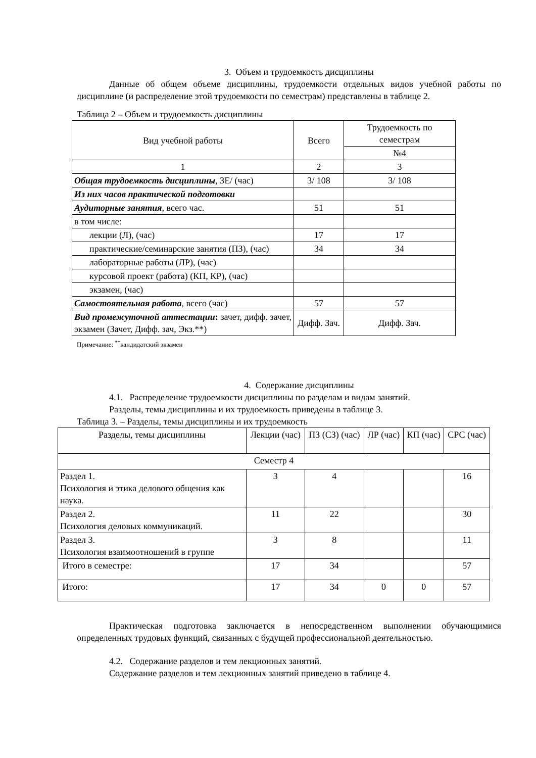3. Объем и трудоемкость дисциплины
Данные об общем объеме дисциплины, трудоемкости отдельных видов учебной работы по дисциплине (и распределение этой трудоемкости по семестрам) представлены в таблице 2.
Таблица 2 – Объем и трудоемкость дисциплины
| Вид учебной работы | Всего | Трудоемкость по семестрам |
| --- | --- | --- |
| | | №4 |
| 1 | 2 | 3 |
| Общая трудоемкость дисциплины , ЗЕ/ (час) | 3/ 108 | 3/ 108 |
| Из них часов практической подготовки | | |
| Аудиторные занятия , всего час. | 51 | 51 |
| в том числе: | | |
| лекции (Л), (час) | 17 | 17 |
| практические/семинарские занятия (ПЗ), (час) | 34 | 34 |
| лабораторные работы (ЛР), (час) | | |
| курсовой проект (работа) (КП, КР), (час) | | |
| экзамен, (час) | | |
| Самостоятельная работа , всего (час) | 57 | 57 |
| Вид промежуточной аттестации : зачет, дифф. зачет, экзамен (Зачет, Дифф. зач, Экз.**) | Дифф. Зач. | Дифф. Зач. |
Примечание: <sup>**</sup>кандидатский экзамен
4. Содержание дисциплины
4.1. Распределение трудоемкости дисциплины по разделам и видам занятий.
Разделы, темы дисциплины и их трудоемкость приведены в таблице 3.
Таблица 3. – Разделы, темы дисциплины и их трудоемкость
| Разделы, темы дисциплины | Лекции (час) | ПЗ (СЗ) (час) | ЛР (час) | КП (час) | СРС (час) |
| Семестр 4 | | | | | |
| Раздел 1. Психология и этика делового общения как наука. | 3 | 4 | | | 16 |
| Раздел 2. Психология деловых коммуникаций. | 11 | 22 | | | 30 |
| Раздел 3. Психология взаимоотношений в группе | 3 | 8 | | | 11 |
| Итого в семестре: | 17 | 34 | | | 57 |
| Итого: | 17 | 34 | 0 | 0 | 57 |
Практическая подготовка заключается в непосредственном выполнении обучающимися определенных трудовых функций, связанных с будущей профессиональной деятельностью.
4.2. Содержание разделов и тем лекционных занятий.
Содержание разделов и тем лекционных занятий приведено в таблице 4.